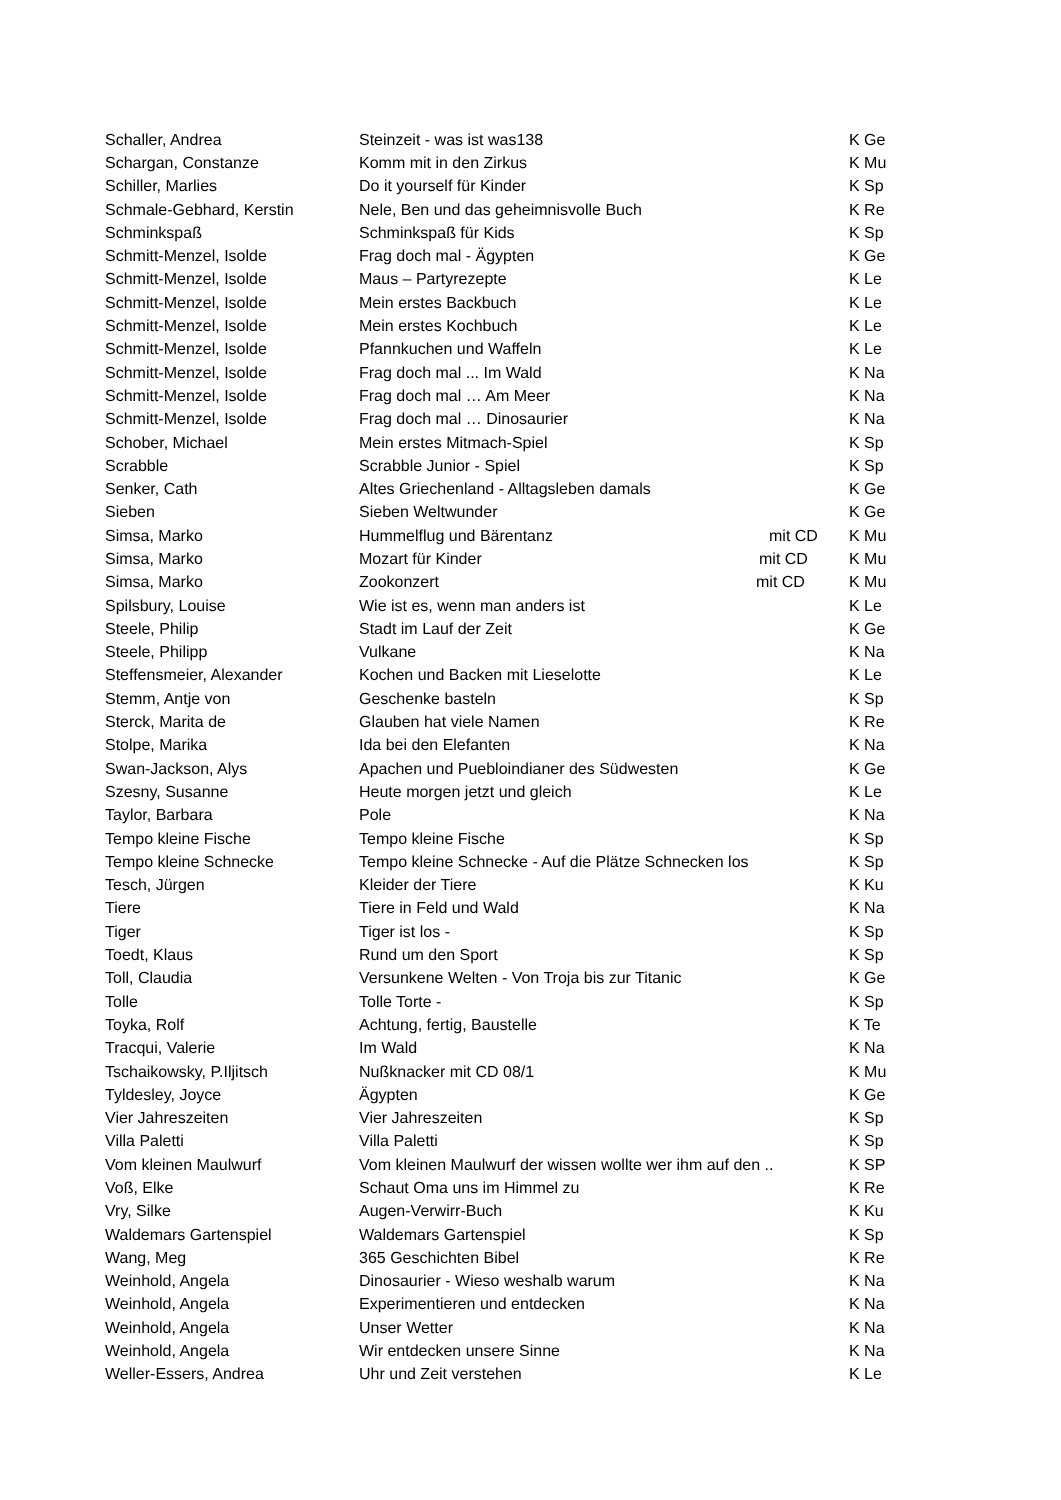| Schaller, Andrea | Steinzeit - was ist was138 | | K Ge |
| Schargan, Constanze | Komm mit in den Zirkus | | K Mu |
| Schiller, Marlies | Do it yourself für Kinder | | K Sp |
| Schmale-Gebhard, Kerstin | Nele, Ben und das geheimnisvolle Buch | | K Re |
| Schminkspaß | Schminkspaß für Kids | | K Sp |
| Schmitt-Menzel, Isolde | Frag doch mal - Ägypten | | K Ge |
| Schmitt-Menzel, Isolde | Maus – Partyrezepte | | K Le |
| Schmitt-Menzel, Isolde | Mein erstes Backbuch | | K Le |
| Schmitt-Menzel, Isolde | Mein erstes Kochbuch | | K Le |
| Schmitt-Menzel, Isolde | Pfannkuchen und Waffeln | | K Le |
| Schmitt-Menzel, Isolde | Frag doch mal ... Im Wald | | K Na |
| Schmitt-Menzel, Isolde | Frag doch mal … Am Meer | | K Na |
| Schmitt-Menzel, Isolde | Frag doch mal … Dinosaurier | | K Na |
| Schober, Michael | Mein erstes Mitmach-Spiel | | K Sp |
| Scrabble | Scrabble Junior - Spiel | | K Sp |
| Senker, Cath | Altes Griechenland - Alltagsleben damals | | K Ge |
| Sieben | Sieben Weltwunder | | K Ge |
| Simsa, Marko | Hummelflug und Bärentanz | mit CD | K Mu |
| Simsa, Marko | Mozart für Kinder | mit CD | K Mu |
| Simsa, Marko | Zookonzert | mit CD | K Mu |
| Spilsbury, Louise | Wie ist es, wenn man anders ist | | K Le |
| Steele, Philip | Stadt im Lauf der Zeit | | K Ge |
| Steele, Philipp | Vulkane | | K Na |
| Steffensmeier, Alexander | Kochen und Backen mit Lieselotte | | K Le |
| Stemm, Antje von | Geschenke basteln | | K Sp |
| Sterck, Marita de | Glauben hat viele Namen | | K Re |
| Stolpe, Marika | Ida bei den Elefanten | | K Na |
| Swan-Jackson, Alys | Apachen und Puebloindianer des Südwesten | | K Ge |
| Szesny, Susanne | Heute morgen jetzt und gleich | | K Le |
| Taylor, Barbara | Pole | | K Na |
| Tempo kleine Fische | Tempo kleine Fische | | K Sp |
| Tempo kleine Schnecke | Tempo kleine Schnecke - Auf die Plätze Schnecken los | | K Sp |
| Tesch, Jürgen | Kleider der Tiere | | K Ku |
| Tiere | Tiere in Feld und Wald | | K Na |
| Tiger | Tiger ist los - | | K Sp |
| Toedt, Klaus | Rund um den Sport | | K Sp |
| Toll, Claudia | Versunkene Welten - Von Troja bis zur Titanic | | K Ge |
| Tolle | Tolle Torte - | | K Sp |
| Toyka, Rolf | Achtung, fertig, Baustelle | | K Te |
| Tracqui, Valerie | Im Wald | | K Na |
| Tschaikowsky, P.Iljitsch | Nußknacker mit CD 08/1 | | K Mu |
| Tyldesley, Joyce | Ägypten | | K Ge |
| Vier Jahreszeiten | Vier Jahreszeiten | | K Sp |
| Villa Paletti | Villa Paletti | | K Sp |
| Vom kleinen Maulwurf | Vom kleinen Maulwurf der wissen wollte wer ihm auf den .. | | K SP |
| Voß, Elke | Schaut Oma uns im Himmel zu | | K Re |
| Vry, Silke | Augen-Verwirr-Buch | | K Ku |
| Waldemars Gartenspiel | Waldemars Gartenspiel | | K Sp |
| Wang, Meg | 365 Geschichten Bibel | | K Re |
| Weinhold, Angela | Dinosaurier - Wieso weshalb warum | | K Na |
| Weinhold, Angela | Experimentieren und entdecken | | K Na |
| Weinhold, Angela | Unser Wetter | | K Na |
| Weinhold, Angela | Wir entdecken unsere Sinne | | K Na |
| Weller-Essers, Andrea | Uhr und Zeit verstehen | | K Le |